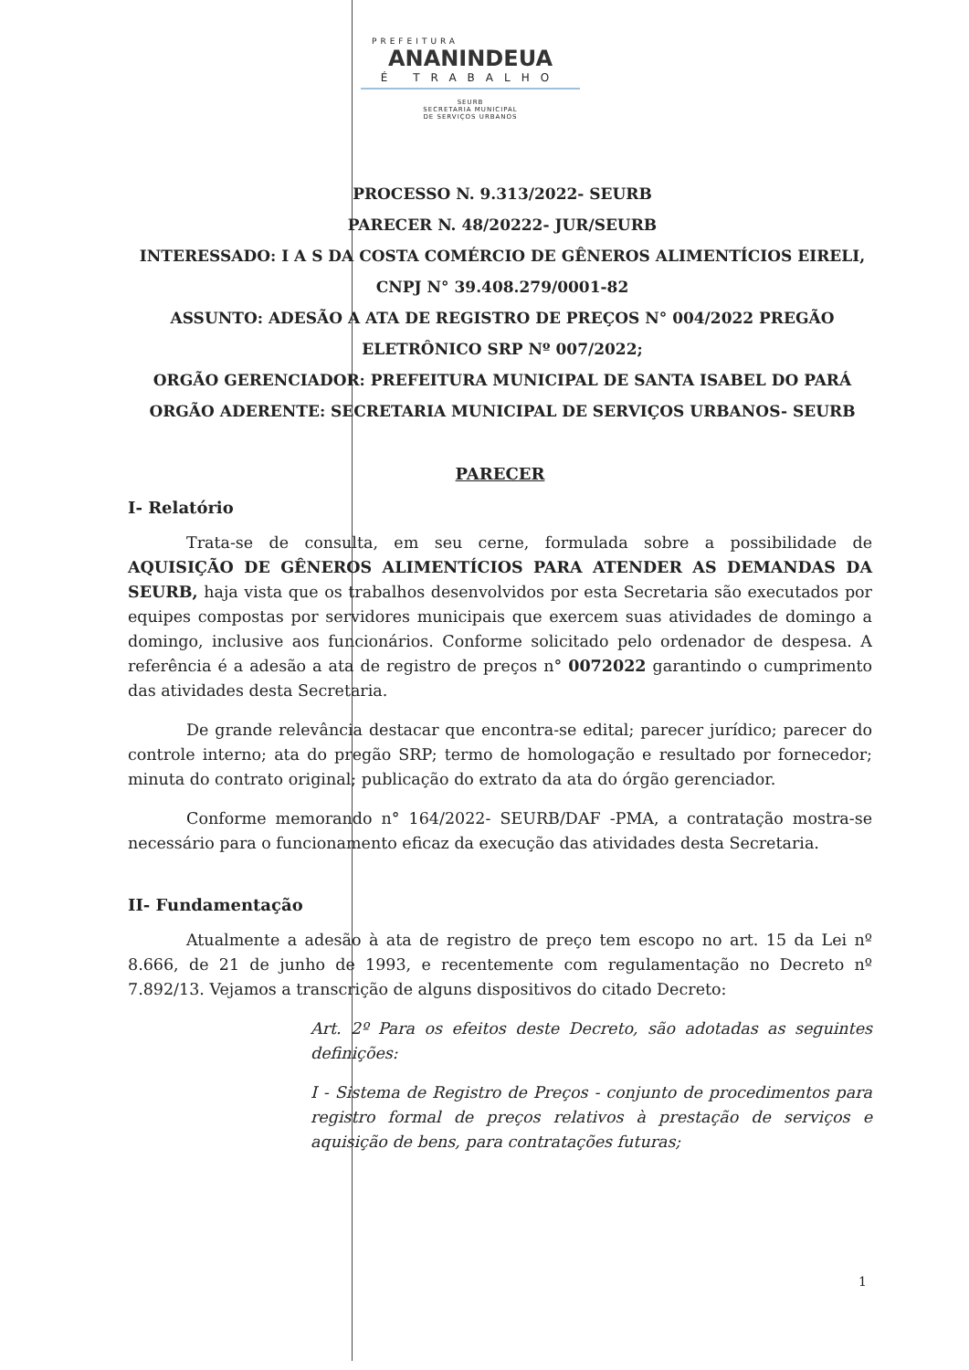PREFEITURA
ANANINDEUA
É TRABALHO
SEURB
SECRETARIA MUNICIPAL
DE SERVIÇOS URBANOS
PROCESSO N. 9.313/2022- SEURB
PARECER N. 48/20222- JUR/SEURB
INTERESSADO: I A S DA COSTA COMÉRCIO DE GÊNEROS ALIMENTÍCIOS EIRELI, CNPJ N° 39.408.279/0001-82
ASSUNTO: ADESÃO A ATA DE REGISTRO DE PREÇOS N° 004/2022 PREGÃO ELETRÔNICO SRP Nº 007/2022;
ORGÃO GERENCIADOR: PREFEITURA MUNICIPAL DE SANTA ISABEL DO PARÁ
ORGÃO ADERENTE: SECRETARIA MUNICIPAL DE SERVIÇOS URBANOS- SEURB
PARECER
I- Relatório
Trata-se de consulta, em seu cerne, formulada sobre a possibilidade de AQUISIÇÃO DE GÊNEROS ALIMENTÍCIOS PARA ATENDER AS DEMANDAS DA SEURB, haja vista que os trabalhos desenvolvidos por esta Secretaria são executados por equipes compostas por servidores municipais que exercem suas atividades de domingo a domingo, inclusive aos funcionários. Conforme solicitado pelo ordenador de despesa. A referência é a adesão a ata de registro de preços n° 0072022 garantindo o cumprimento das atividades desta Secretaria.
De grande relevância destacar que encontra-se edital; parecer jurídico; parecer do controle interno; ata do pregão SRP; termo de homologação e resultado por fornecedor; minuta do contrato original; publicação do extrato da ata do órgão gerenciador.
Conforme memorando n° 164/2022- SEURB/DAF -PMA, a contratação mostra-se necessário para o funcionamento eficaz da execução das atividades desta Secretaria.
II- Fundamentação
Atualmente a adesão à ata de registro de preço tem escopo no art. 15 da Lei nº 8.666, de 21 de junho de 1993, e recentemente com regulamentação no Decreto nº 7.892/13. Vejamos a transcrição de alguns dispositivos do citado Decreto:
Art. 2º Para os efeitos deste Decreto, são adotadas as seguintes definições:
I - Sistema de Registro de Preços - conjunto de procedimentos para registro formal de preços relativos à prestação de serviços e aquisição de bens, para contratações futuras;
1